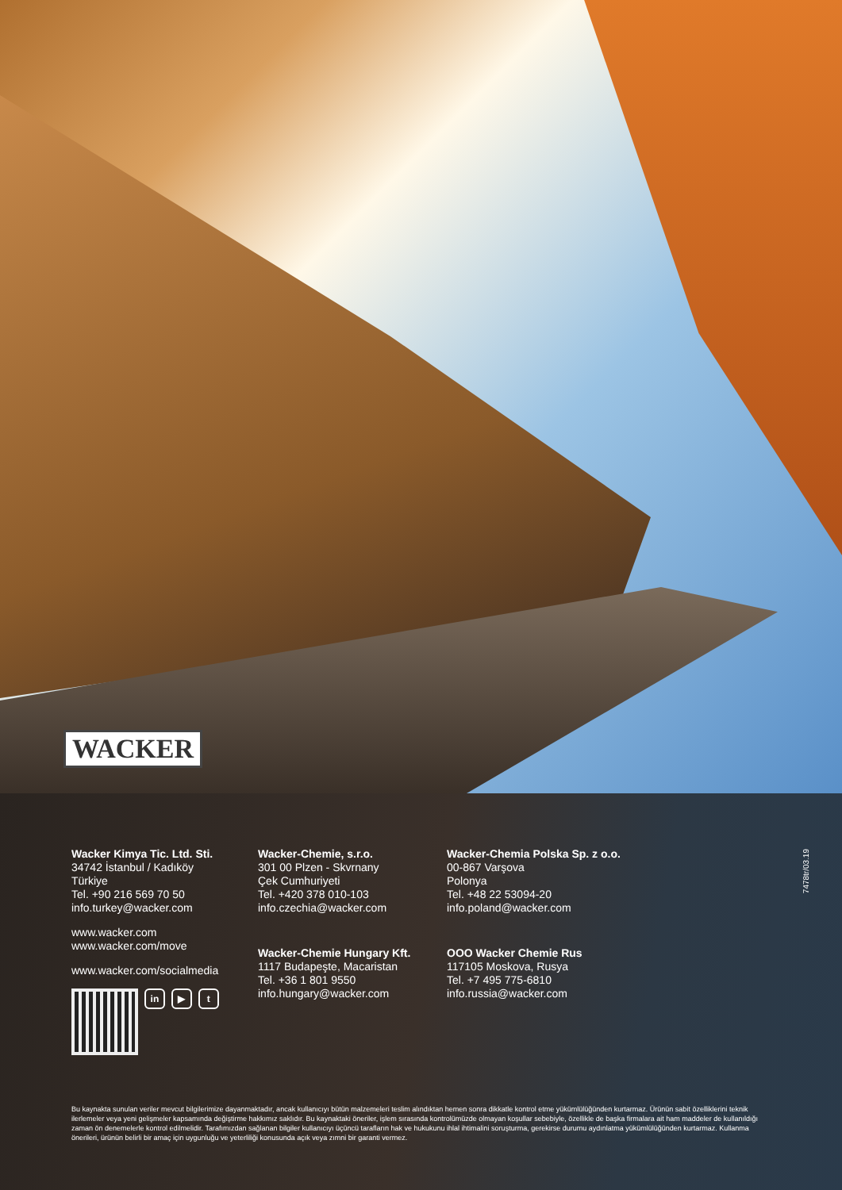WACKER
Wacker Kimya Tic. Ltd. Sti.
34742 İstanbul / Kadıköy
Türkiye
Tel. +90 216 569 70 50
info.turkey@wacker.com
www.wacker.com
www.wacker.com/move
www.wacker.com/socialmedia
in ▶ t
Wacker-Chemie, s.r.o.
301 00 Plzen - Skvrnany
Çek Cumhuriyeti
Tel. +420 378 010-103
info.czechia@wacker.com
Wacker-Chemie Hungary Kft.
1117 Budapeşte, Macaristan
Tel. +36 1 801 9550
info.hungary@wacker.com
Wacker-Chemia Polska Sp. z o.o.
00-867 Varşova
Polonya
Tel. +48 22 53094-20
info.poland@wacker.com
OOO Wacker Chemie Rus
117105 Moskova, Rusya
Tel. +7 495 775-6810
info.russia@wacker.com
7478tr/03.19
Bu kaynakta sunulan veriler mevcut bilgilerimize dayanmaktadır, ancak kullanıcıyı bütün malzemeleri teslim alındıktan hemen sonra dikkatle kontrol etme yükümlülüğünden kurtarmaz. Ürünün sabit özelliklerini teknik ilerlemeler veya yeni gelişmeler kapsamında değiştirme hakkımız saklıdır. Bu kaynaktaki öneriler, işlem sırasında kontrolümüzde olmayan koşullar sebebiyle, özellikle de başka firmalara ait ham maddeler de kullanıldığı zaman ön denemelerle kontrol edilmelidir. Tarafımızdan sağlanan bilgiler kullanıcıyı üçüncü tarafların hak ve hukukunu ihlal ihtimalini soruşturma, gerekirse durumu aydınlatma yükümlülüğünden kurtarmaz. Kullanma önerileri, ürünün belirli bir amaç için uygunluğu ve yeterliliği konusunda açık veya zımni bir garanti vermez.